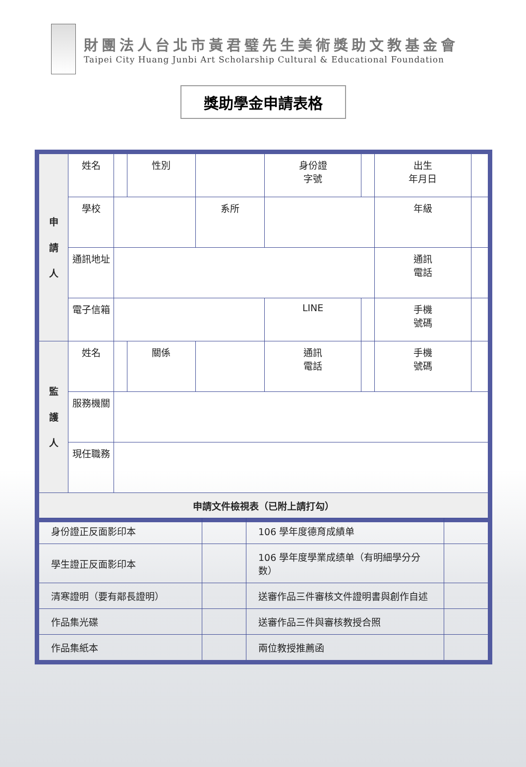財團法人台北市黃君璧先生美術獎助文教基金會
Taipei City Huang Junbi Art Scholarship Cultural & Educational Foundation
獎助學金申請表格
| 申 請 人 | 姓名 | | 性別 | | 身份證 字號 | | 出生 年月日 | |
| | 學校 | | | 系所 | | | 年級 | |
| | 通訊地址 | | | | | | 通訊 電話 | |
| | 電子信箱 | | | | LINE | | 手機 號碼 | |
| 監 護 人 | 姓名 | | 關係 | | 通訊 電話 | | 手機 號碼 | |
| | 服務機關 | | | | | | | |
| | 現任職務 | | | | | | | |
| 申請文件檢視表（已附上請打勾） | | | | | | | | |
| 身份證正反面影印本 | | 106 學年度德育成績单 | |
| 學生證正反面影印本 | | 106 學年度學業成绩单（有明細學分分数） | |
| 清寒證明（要有鄰長證明） | | 送審作品三件審核文件證明書與創作自述 | |
| 作品集光碟 | | 送審作品三件與審核教授合照 | |
| 作品集紙本 | | 兩位教授推薦函 | |